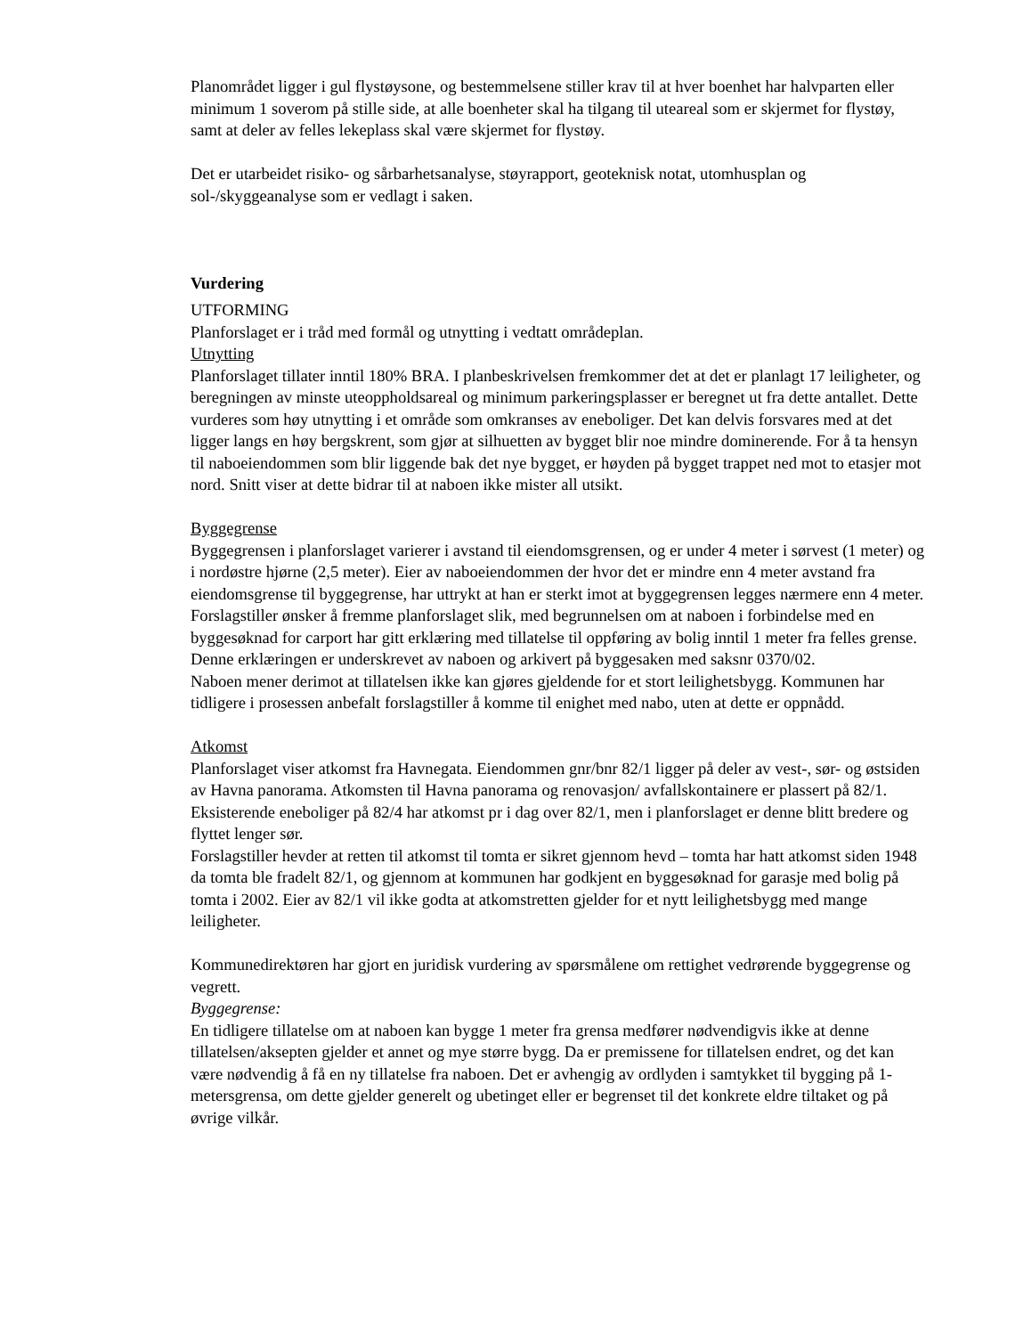Planområdet ligger i gul flystøysone, og bestemmelsene stiller krav til at hver boenhet har halvparten eller minimum 1 soverom på stille side, at alle boenheter skal ha tilgang til uteareal som er skjermet for flystøy, samt at deler av felles lekeplass skal være skjermet for flystøy.
Det er utarbeidet risiko- og sårbarhetsanalyse, støyrapport, geoteknisk notat, utomhusplan og sol-/skyggeanalyse som er vedlagt i saken.
Vurdering
UTFORMING
Planforslaget er i tråd med formål og utnytting i vedtatt områdeplan.
Utnytting
Planforslaget tillater inntil 180% BRA. I planbeskrivelsen fremkommer det at det er planlagt 17 leiligheter, og beregningen av minste uteoppholdsareal og minimum parkeringsplasser er beregnet ut fra dette antallet. Dette vurderes som høy utnytting i et område som omkranses av eneboliger. Det kan delvis forsvares med at det ligger langs en høy bergskrent, som gjør at silhuetten av bygget blir noe mindre dominerende. For å ta hensyn til naboeiendommen som blir liggende bak det nye bygget, er høyden på bygget trappet ned mot to etasjer mot nord. Snitt viser at dette bidrar til at naboen ikke mister all utsikt.
Byggegrense
Byggegrensen i planforslaget varierer i avstand til eiendomsgrensen, og er under 4 meter i sørvest (1 meter) og i nordøstre hjørne (2,5 meter). Eier av naboeiendommen der hvor det er mindre enn 4 meter avstand fra eiendomsgrense til byggegrense, har uttrykt at han er sterkt imot at byggegrensen legges nærmere enn 4 meter. Forslagstiller ønsker å fremme planforslaget slik, med begrunnelsen om at naboen i forbindelse med en byggesøknad for carport har gitt erklæring med tillatelse til oppføring av bolig inntil 1 meter fra felles grense. Denne erklæringen er underskrevet av naboen og arkivert på byggesaken med saksnr 0370/02.
Naboen mener derimot at tillatelsen ikke kan gjøres gjeldende for et stort leilighetsbygg. Kommunen har tidligere i prosessen anbefalt forslagstiller å komme til enighet med nabo, uten at dette er oppnådd.
Atkomst
Planforslaget viser atkomst fra Havnegata. Eiendommen gnr/bnr 82/1 ligger på deler av vest-, sør- og østsiden av Havna panorama. Atkomsten til Havna panorama og renovasjon/ avfallskontainere er plassert på 82/1. Eksisterende eneboliger på 82/4 har atkomst pr i dag over 82/1, men i planforslaget er denne blitt bredere og flyttet lenger sør.
Forslagstiller hevder at retten til atkomst til tomta er sikret gjennom hevd – tomta har hatt atkomst siden 1948 da tomta ble fradelt 82/1, og gjennom at kommunen har godkjent en byggesøknad for garasje med bolig på tomta i 2002. Eier av 82/1 vil ikke godta at atkomstretten gjelder for et nytt leilighetsbygg med mange leiligheter.
Kommunedirektøren har gjort en juridisk vurdering av spørsmålene om rettighet vedrørende byggegrense og vegrett.
Byggegrense:
En tidligere tillatelse om at naboen kan bygge 1 meter fra grensa medfører nødvendigvis ikke at denne tillatelsen/aksepten gjelder et annet og mye større bygg. Da er premissene for tillatelsen endret, og det kan være nødvendig å få en ny tillatelse fra naboen. Det er avhengig av ordlyden i samtykket til bygging på 1-metersgrensa, om dette gjelder generelt og ubetinget eller er begrenset til det konkrete eldre tiltaket og på øvrige vilkår.